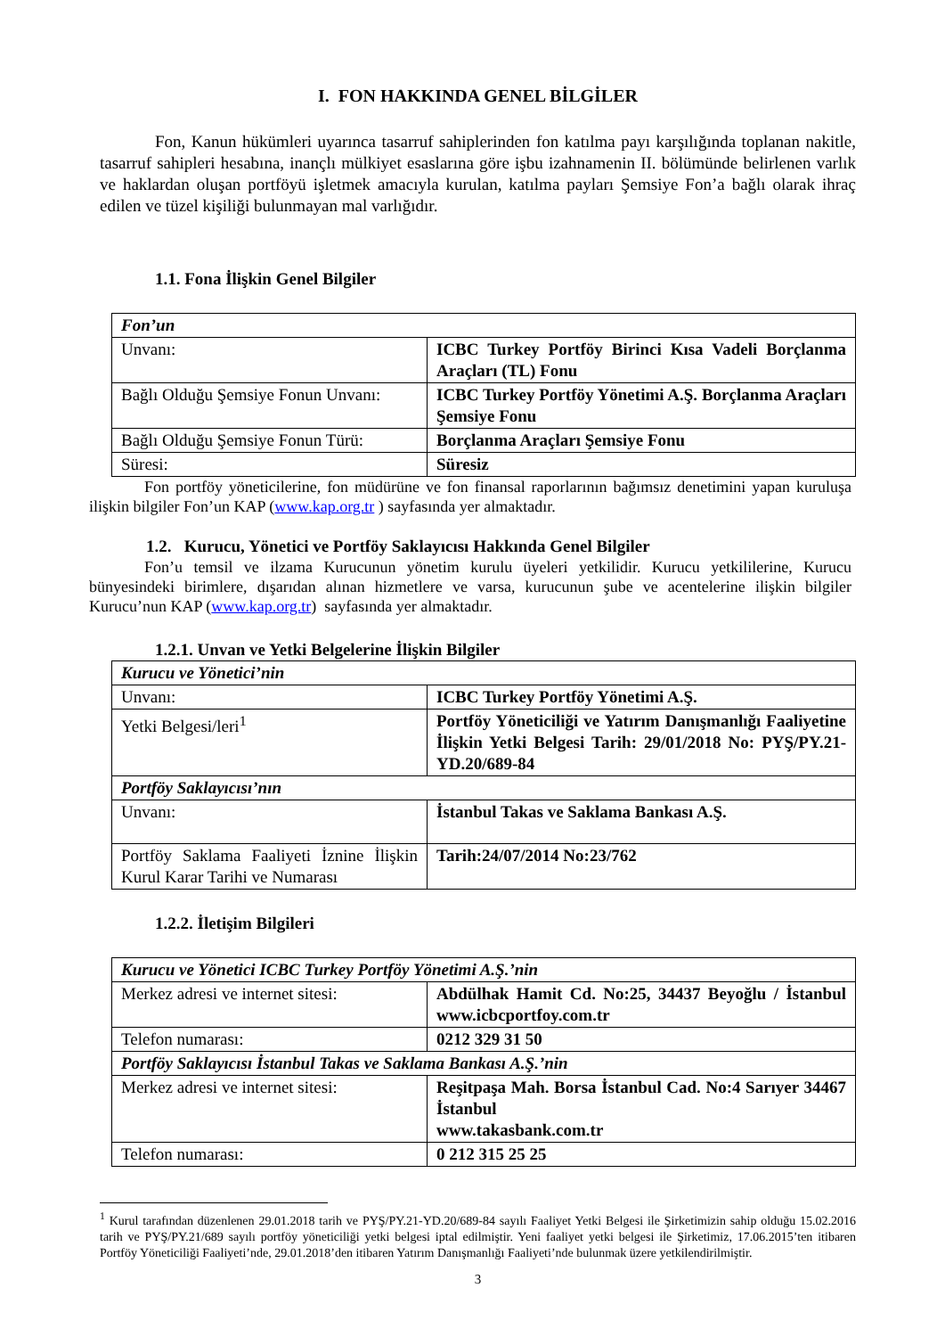I. FON HAKKINDA GENEL BİLGİLER
Fon, Kanun hükümleri uyarınca tasarruf sahiplerinden fon katılma payı karşılığında toplanan nakitle, tasarruf sahipleri hesabına, inançlı mülkiyet esaslarına göre işbu izahnamenin II. bölümünde belirlenen varlık ve haklardan oluşan portföyü işletmek amacıyla kurulan, katılma payları Şemsiye Fon’a bağlı olarak ihraç edilen ve tüzel kişiliği bulunmayan mal varlığıdır.
1.1. Fona İlişkin Genel Bilgiler
| Fon’un | |
| Unvanı: | ICBC Turkey Portföy Birinci Kısa Vadeli Borçlanma Araçları (TL) Fonu |
| Bağlı Olduğu Şemsiye Fonun Unvanı: | ICBC Turkey Portföy Yönetimi A.Ş. Borçlanma Araçları Şemsiye Fonu |
| Bağlı Olduğu Şemsiye Fonun Türü: | Borçlanma Araçları Şemsiye Fonu |
| Süresi: | Süresiz |
Fon portföy yöneticilerine, fon müdürüne ve fon finansal raporlarının bağımsız denetimini yapan kuruluşa ilişkin bilgiler Fon’un KAP (www.kap.org.tr ) sayfasında yer almaktadır.
1.2. Kurucu, Yönetici ve Portföy Saklayıcısı Hakkında Genel Bilgiler
Fon’u temsil ve ilzama Kurucunun yönetim kurulu üyeleri yetkilidir. Kurucu yetkililerine, Kurucu bünyesindeki birimlere, dışarıdan alınan hizmetlere ve varsa, kurucunun şube ve acentelerine ilişkin bilgiler Kurucu’nun KAP (www.kap.org.tr) sayfasında yer almaktadır.
1.2.1. Unvan ve Yetki Belgelerine İlişkin Bilgiler
| Kurucu ve Yönetici’nin | |
| Unvanı: | ICBC Turkey Portföy Yönetimi A.Ş. |
| Yetki Belgesi/leri<sup>1</sup> | Portföy Yöneticiliği ve Yatırım Danışmanlığı Faaliyetine İlişkin Yetki Belgesi Tarih: 29/01/2018 No: PYŞ/PY.21-YD.20/689-84 |
| Portföy Saklayıcısı’nın | |
| Unvanı: | İstanbul Takas ve Saklama Bankası A.Ş. |
| Portföy Saklama Faaliyeti İznine İlişkin Kurul Karar Tarihi ve Numarası | Tarih:24/07/2014 No:23/762 |
1.2.2. İletişim Bilgileri
| Kurucu ve Yönetici ICBC Turkey Portföy Yönetimi A.Ş.’nin | |
| Merkez adresi ve internet sitesi: | Abdülhak Hamit Cd. No:25, 34437 Beyoğlu / İstanbul www.icbcportfoy.com.tr |
| Telefon numarası: | 0212 329 31 50 |
| Portföy Saklayıcısı İstanbul Takas ve Saklama Bankası A.Ş.’nin | |
| Merkez adresi ve internet sitesi: | Reşitpaşa Mah. Borsa İstanbul Cad. No:4 Sarıyer 34467 İstanbul www.takasbank.com.tr |
| Telefon numarası: | 0 212 315 25 25 |
<sup>1</sup> Kurul tarafından düzenlenen 29.01.2018 tarih ve PYŞ/PY.21-YD.20/689-84 sayılı Faaliyet Yetki Belgesi ile Şirketimizin sahip olduğu 15.02.2016 tarih ve PYŞ/PY.21/689 sayılı portföy yöneticiliği yetki belgesi iptal edilmiştir. Yeni faaliyet yetki belgesi ile Şirketimiz, 17.06.2015’ten itibaren Portföy Yöneticiliği Faaliyeti’nde, 29.01.2018’den itibaren Yatırım Danışmanlığı Faaliyeti’nde bulunmak üzere yetkilendirilmiştir.
3